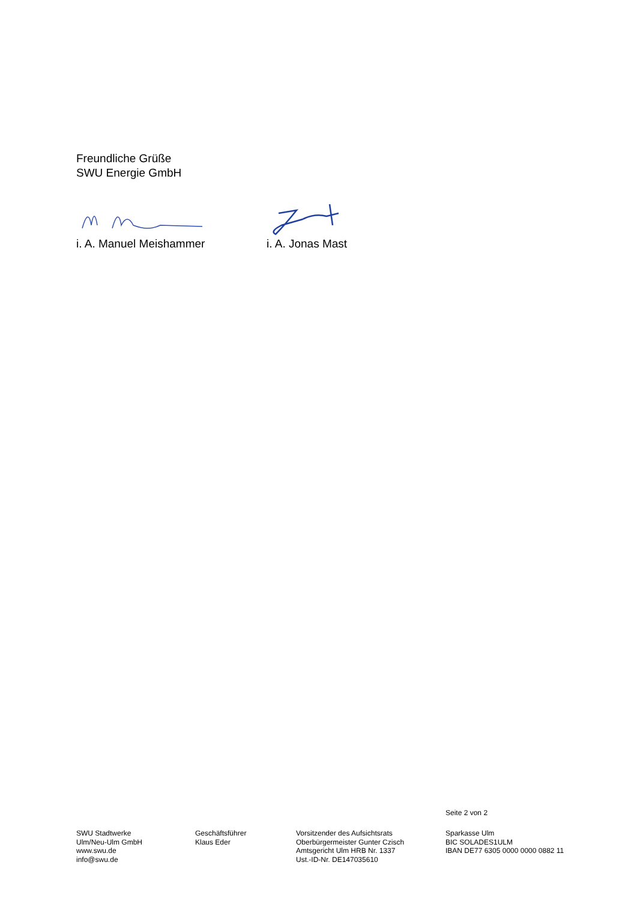Freundliche Grüße
SWU Energie GmbH
i. A. Manuel Meishammer i. A. Jonas Mast
Seite 2 von 2
SWU Stadtwerke
Ulm/Neu-Ulm GmbH
www.swu.de
info@swu.de
Geschäftsführer
Klaus Eder
Vorsitzender des Aufsichtsrats
Oberbürgermeister Gunter Czisch
Amtsgericht Ulm HRB Nr. 1337
Ust.-ID-Nr. DE147035610
Sparkasse Ulm
BIC SOLADES1ULM
IBAN DE77 6305 0000 0000 0882 11